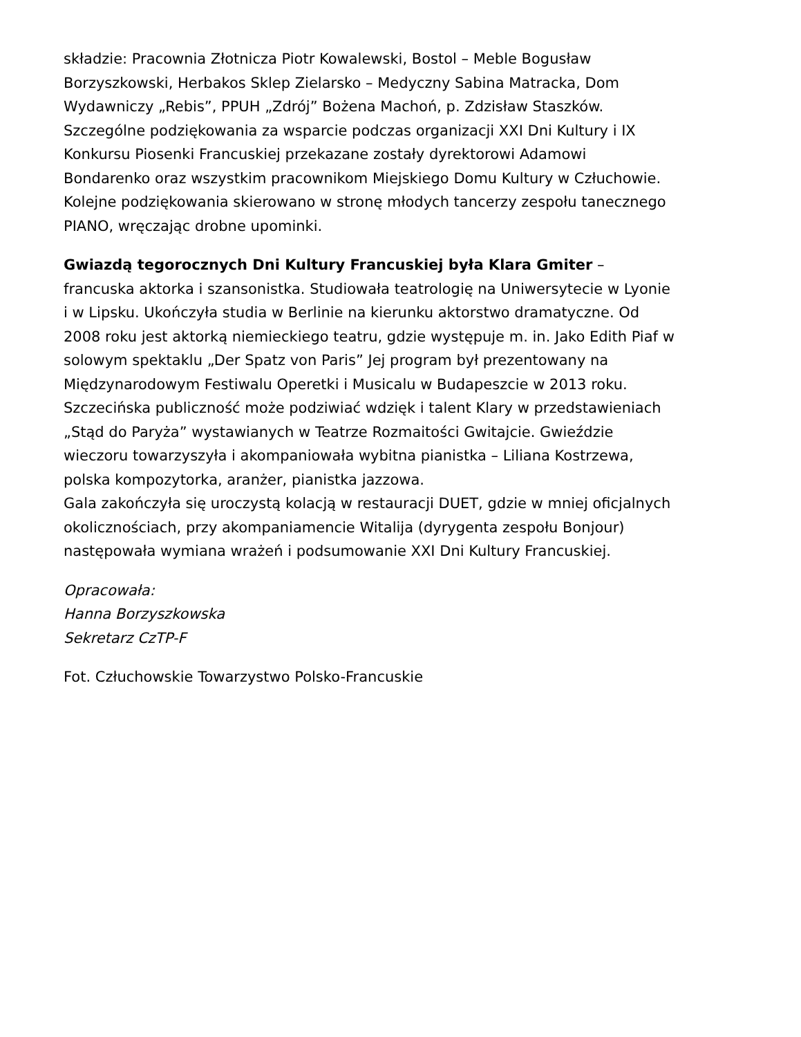składzie: Pracownia Złotnicza Piotr Kowalewski, Bostol – Meble Bogusław
Borzyszkowski, Herbakos Sklep Zielarsko – Medyczny Sabina Matracka, Dom
Wydawniczy „Rebis”, PPUH „Zdrój” Bożena Machoń, p. Zdzisław Staszków.
Szczególne podziękowania za wsparcie podczas organizacji XXI Dni Kultury i IX
Konkursu Piosenki Francuskiej przekazane zostały dyrektorowi Adamowi
Bondarenko oraz wszystkim pracownikom Miejskiego Domu Kultury w Człuchowie.
Kolejne podziękowania skierowano w stronę młodych tancerzy zespołu tanecznego
PIANO, wręczając drobne upominki.
Gwiazdą tegorocznych Dni Kultury Francuskiej była Klara Gmiter –
francuska aktorka i szansonistka. Studiowała teatrologię na Uniwersytecie w Lyonie
i w Lipsku. Ukończyła studia w Berlinie na kierunku aktorstwo dramatyczne. Od
2008 roku jest aktorką niemieckiego teatru, gdzie występuje m. in. Jako Edith Piaf w
solowym spektaklu „Der Spatz von Paris” Jej program był prezentowany na
Międzynarodowym Festiwalu Operetki i Musicalu w Budapeszcie w 2013 roku.
Szczecińska publiczność może podziwiać wdzięk i talent Klary w przedstawieniach
„Stąd do Paryża” wystawianych w Teatrze Rozmaitości Gwitajcie. Gwieździe
wieczoru towarzyszyła i akompaniowała wybitna pianistka – Liliana Kostrzewa,
polska kompozytorka, aranżer, pianistka jazzowa.
Gala zakończyła się uroczystą kolacją w restauracji DUET, gdzie w mniej oficjalnych
okolicznościach, przy akompaniamencie Witalija (dyrygenta zespołu Bonjour)
następowała wymiana wrażeń i podsumowanie XXI Dni Kultury Francuskiej.
Opracowała:
Hanna Borzyszkowska
Sekretarz CzTP-F
Fot. Człuchowskie Towarzystwo Polsko-Francuskie